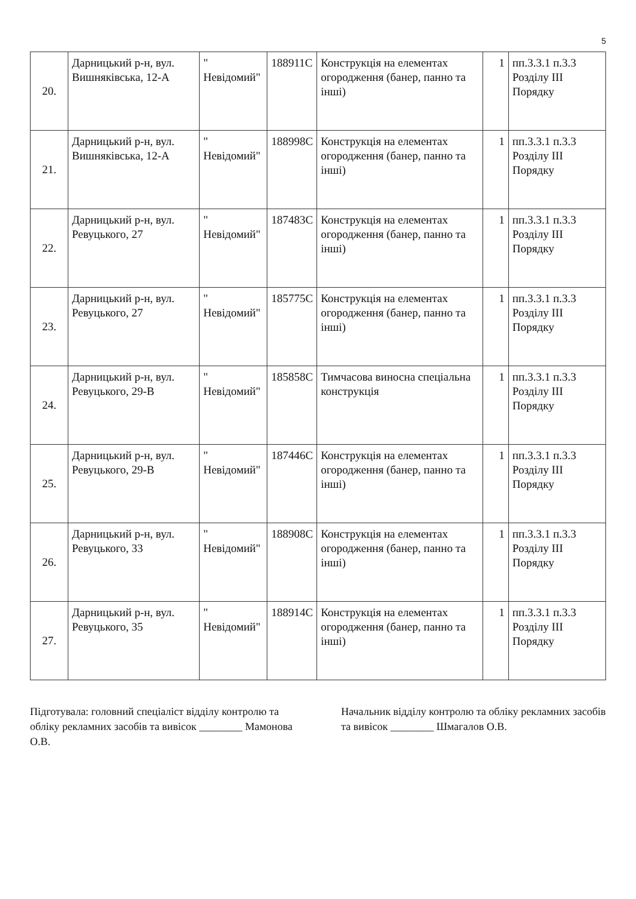5
| 20. | Дарницький р-н, вул. Вишняківська, 12-А | " Невідомий" | 188911С | Конструкція на елементах огородження (банер, панно та інші) | 1 | пп.3.3.1 п.3.3 Розділу ІІІ Порядку |
| 21. | Дарницький р-н, вул. Вишняківська, 12-А | " Невідомий" | 188998С | Конструкція на елементах огородження (банер, панно та інші) | 1 | пп.3.3.1 п.3.3 Розділу ІІІ Порядку |
| 22. | Дарницький р-н, вул. Ревуцького, 27 | " Невідомий" | 187483С | Конструкція на елементах огородження (банер, панно та інші) | 1 | пп.3.3.1 п.3.3 Розділу ІІІ Порядку |
| 23. | Дарницький р-н, вул. Ревуцького, 27 | " Невідомий" | 185775С | Конструкція на елементах огородження (банер, панно та інші) | 1 | пп.3.3.1 п.3.3 Розділу ІІІ Порядку |
| 24. | Дарницький р-н, вул. Ревуцького, 29-В | " Невідомий" | 185858С | Тимчасова виносна спеціальна конструкція | 1 | пп.3.3.1 п.3.3 Розділу ІІІ Порядку |
| 25. | Дарницький р-н, вул. Ревуцького, 29-В | " Невідомий" | 187446С | Конструкція на елементах огородження (банер, панно та інші) | 1 | пп.3.3.1 п.3.3 Розділу ІІІ Порядку |
| 26. | Дарницький р-н, вул. Ревуцького, 33 | " Невідомий" | 188908С | Конструкція на елементах огородження (банер, панно та інші) | 1 | пп.3.3.1 п.3.3 Розділу ІІІ Порядку |
| 27. | Дарницький р-н, вул. Ревуцького, 35 | " Невідомий" | 188914С | Конструкція на елементах огородження (банер, панно та інші) | 1 | пп.3.3.1 п.3.3 Розділу ІІІ Порядку |
Підготувала: головний спеціаліст відділу контролю та обліку рекламних засобів та вивісок ________ Мамонова О.В.
Начальник відділу контролю та обліку рекламних засобів та вивісок ________ Шмагалов О.В.